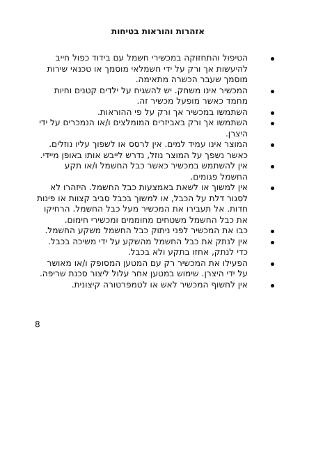אזהרות והוראות בטיחות
הטיפול והתחזוקה במכשירי חשמל עם בידוד כפול חייב להיעשות אך ורק על ידי חשמלאי מוסמך או טכנאי שירות מוסמך שעבר הכשרה מתאימה.
המכשיר אינו משחק. יש להשגיח על ילדים קטנים וחיות מחמד כאשר מופעל מכשיר זה.
השתמשו במכשיר אך ורק על פי ההוראות.
השתמשו אך ורק באביזרים המומלצים ו/או הנמכרים על ידי היצרן.
המוצר אינו עמיד למים. אין לרסס או לשפוך עליו נוזלים. כאשר נשפך על המוצר נוזל, נדרש לייבש אותו באופן מיידי.
אין להשתמש במכשיר כאשר כבל החשמל ו/או תקע החשמל פגומים.
אין למשוך או לשאת באמצעות כבל החשמל. היזהרו לא לסגור דלת על הכבל, או למשוך בכבל סביב קצוות או פינות חדות. אל תעבירו את המכשיר מעל כבל החשמל. הרחיקו את כבל החשמל משטחים מחוממים ומכשירי חימום.
כבו את המכשיר לפני ניתוק כבל החשמל משקע החשמל.
אין לנתק את כבל החשמל מהשקע על ידי משיכה בכבל. כדי לנתק, אחזו בתקע ולא בכבל.
הפעילו את המכשיר רק עם המטען המסופק ו/או מאושר על ידי היצרן. שימוש במטען אחר עלול ליצור סכנת שריפה.
אין לחשוף המכשיר לאש או לטמפרטורה קיצונית.
8